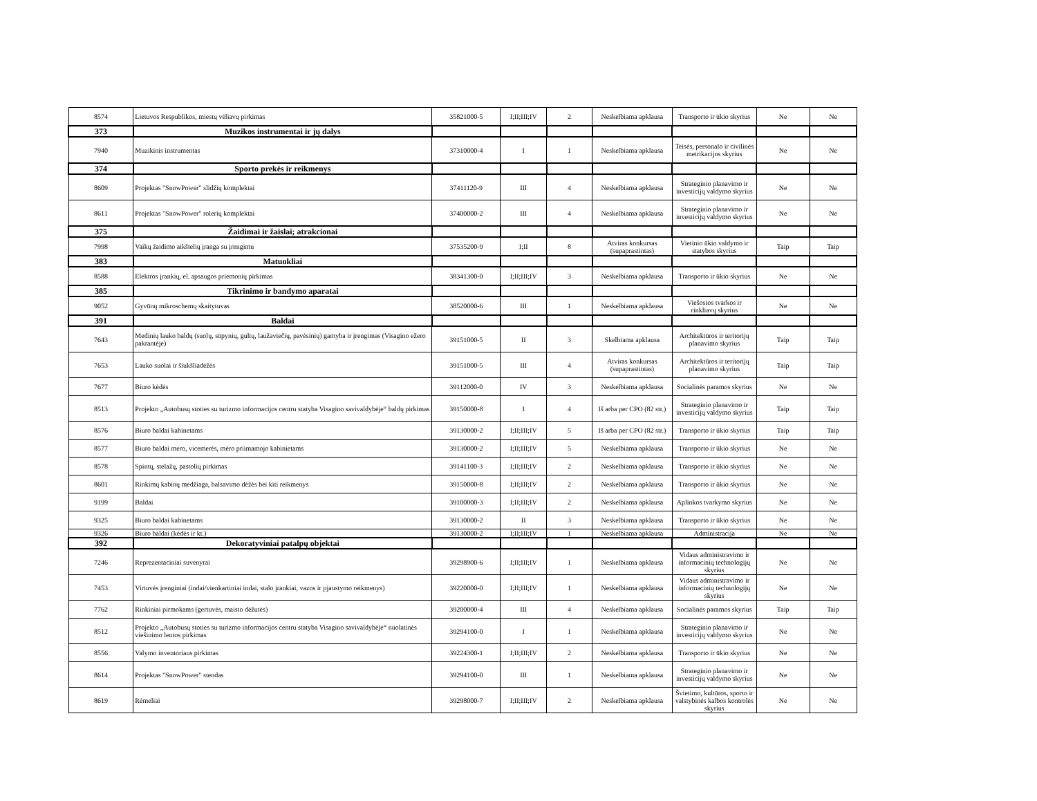| 8574 | Lietuvos Respublikos, miestų vėliavų pirkimas | 35821000-5 | I;II;III;IV | 2 | Neskelbiama apklausa | Transporto ir ūkio skyrius | Ne | Ne |
| 373 | Muzikos instrumentai ir jų dalys | | | | | | | |
| 7940 | Muzikinis instrumentas | 37310000-4 | I | 1 | Neskelbiama apklausa | Teisės, personalo ir civilinės metrikacijos skyrius | Ne | Ne |
| 374 | Sporto prekės ir reikmenys | | | | | | | |
| 8609 | Projektas "SnowPower" slidžių komplektai | 37411120-9 | III | 4 | Neskelbiama apklausa | Strateginio planavimo ir investicijų valdymo skyrius | Ne | Ne |
| 8611 | Projektas "SnowPower" rolerių komplektai | 37400000-2 | III | 4 | Neskelbiama apklausa | Strateginio planavimo ir investicijų valdymo skyrius | Ne | Ne |
| 375 | Žaidimai ir žaislai; atrakcionai | | | | | | | |
| 7998 | Vaikų žaidimo aikštelių įranga su įrengimu | 37535200-9 | I;II | 8 | Atviras konkursas (supaprastintas) | Vietinio ūkio valdymo ir statybos skyrius | Taip | Taip |
| 383 | Matuokliai | | | | | | | |
| 8588 | Elektros įrankių, el. apsaugos priemonių pirkimas | 38341300-0 | I;II;III;IV | 3 | Neskelbiama apklausa | Transporto ir ūkio skyrius | Ne | Ne |
| 385 | Tikrinimo ir bandymo aparatai | | | | | | | |
| 9052 | Gyvūnų mikroschemų skaitytuvas | 38520000-6 | III | 1 | Neskelbiama apklausa | Viešosios tvarkos ir rinkliavų skyrius | Ne | Ne |
| 391 | Baldai | | | | | | | |
| 7643 | Medinių lauko baldų (suolų, sūpynių, gultų, laužaviečių, pavėsinių) gamyba ir įrengimas (Visagino ežero pakrantėje) | 39151000-5 | II | 3 | Skelbiama apklausa | Architektūros ir teritorijų planavimo skyrius | Taip | Taip |
| 7653 | Lauko suolai ir šiukšliadėžės | 39151000-5 | III | 4 | Atviras konkursas (supaprastintas) | Architektūros ir teritorijų planavimo skyrius | Taip | Taip |
| 7677 | Biuro kėdės | 39112000-0 | IV | 3 | Neskelbiama apklausa | Socialinės paramos skyrius | Ne | Ne |
| 8513 | Projekto „Autobusų stoties su turizmo informacijos centru statyba Visagino savivaldybėje“ baldų pirkimas | 39150000-8 | I | 4 | Iš arba per CPO (82 str.) | Strateginio planavimo ir investicijų valdymo skyrius | Taip | Taip |
| 8576 | Biuro baldai kabinetams | 39130000-2 | I;II;III;IV | 5 | Iš arba per CPO (82 str.) | Transporto ir ūkio skyrius | Taip | Taip |
| 8577 | Biuro baldai mero, vicemerės, mėro priimamojo kabinietams | 39130000-2 | I;II;III;IV | 5 | Neskelbiama apklausa | Transporto ir ūkio skyrius | Ne | Ne |
| 8578 | Spintų, stelažų, pastolių pirkimas | 39141100-3 | I;II;III;IV | 2 | Neskelbiama apklausa | Transporto ir ūkio skyrius | Ne | Ne |
| 8601 | Rinkimų kabinų medžiaga, balsavimo dėžės bei kiti reikmenys | 39150000-8 | I;II;III;IV | 2 | Neskelbiama apklausa | Transporto ir ūkio skyrius | Ne | Ne |
| 9199 | Baldai | 39100000-3 | I;II;III;IV | 2 | Neskelbiama apklausa | Aplinkos tvarkymo skyrius | Ne | Ne |
| 9325 | Biuro baldai kabinetams | 39130000-2 | II | 3 | Neskelbiama apklausa | Transporto ir ūkio skyrius | Ne | Ne |
| 9326 | Biuro baldai (kėdės ir kt.) | 39130000-2 | I;II;III;IV | 1 | Neskelbiama apklausa | Administracija | Ne | Ne |
| 392 | Dekoratyviniai patalpų objektai | | | | | | | |
| 7246 | Reprezentaciniai suvenyrai | 39298900-6 | I;II;III;IV | 1 | Neskelbiama apklausa | Vidaus administravimo ir informacinių technologijų skyrius | Ne | Ne |
| 7453 | Virtuvės įrenginiai (indai/vienkartiniai indai, stalo įrankiai, vazos ir pjaustymo reikmenys) | 39220000-0 | I;II;III;IV | 1 | Neskelbiama apklausa | Vidaus administravimo ir informacinių technologijų skyrius | Ne | Ne |
| 7762 | Rinkiniai pirmokams (gertuvės, maisto dėžutės) | 39200000-4 | III | 4 | Neskelbiama apklausa | Socialinės paramos skyrius | Taip | Taip |
| 8512 | Projekto „Autobusų stoties su turizmo informacijos centru statyba Visagino savivaldybėje“ nuolatinės viešinimo lentos pirkimas | 39294100-0 | I | 1 | Neskelbiama apklausa | Strateginio planavimo ir investicijų valdymo skyrius | Ne | Ne |
| 8556 | Valymo inventoriaus pirkimas | 39224300-1 | I;II;III;IV | 2 | Neskelbiama apklausa | Transporto ir ūkio skyrius | Ne | Ne |
| 8614 | Projektas "SnowPower" stendas | 39294100-0 | III | 1 | Neskelbiama apklausa | Strateginio planavimo ir investicijų valdymo skyrius | Ne | Ne |
| 8619 | Rėmeliai | 39298000-7 | I;II;III;IV | 2 | Neskelbiama apklausa | Švietimo, kultūros, sporto ir valstybinės kalbos kontrolės skyrius | Ne | Ne |